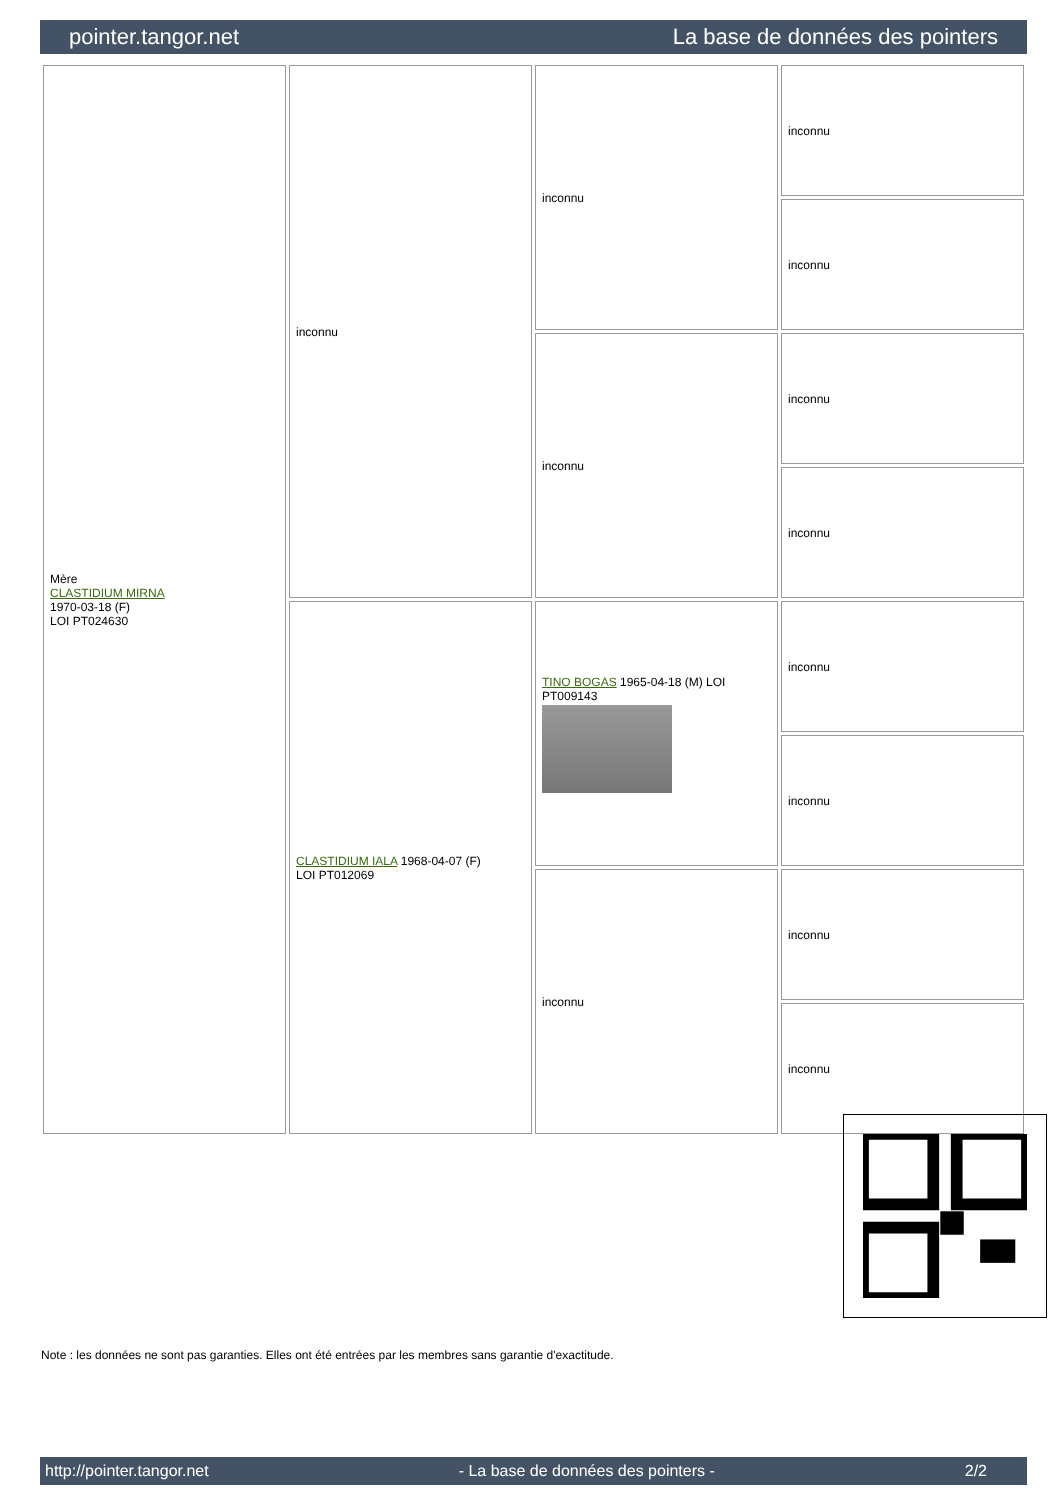pointer.tangor.net La base de données des pointers
| Mère CLASTIDIUM MIRNA 1970-03-18 (F) LOI PT024630 | inconnu | inconnu | inconnu |
| | | | inconnu |
| | | inconnu | inconnu |
| | | | inconnu |
| | CLASTIDIUM IALA 1968-04-07 (F) LOI PT012069 | TINO BOGAS 1965-04-18 (M) LOI PT009143 | inconnu |
| | | | inconnu |
| | | inconnu | inconnu |
| | | | inconnu |
Note : les données ne sont pas garanties. Elles ont été entrées par les membres sans garantie d'exactitude.
http://pointer.tangor.net - La base de données des pointers - 2/2